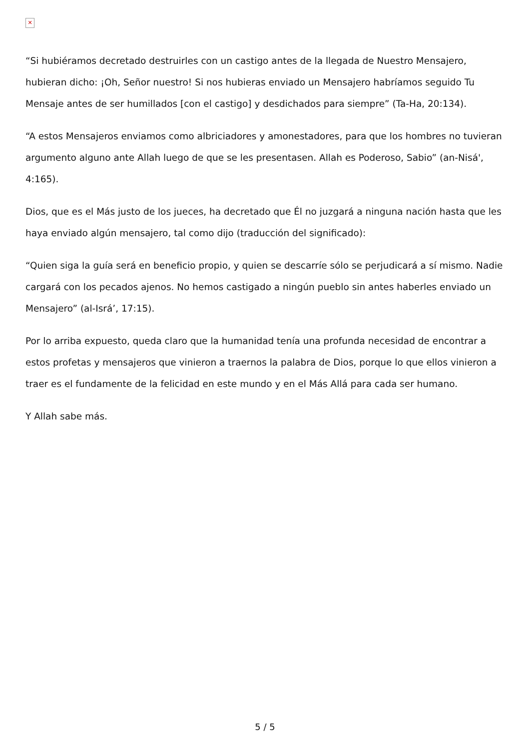✕
“Si hubiéramos decretado destruirles con un castigo antes de la llegada de Nuestro Mensajero, hubieran dicho: ¡Oh, Señor nuestro! Si nos hubieras enviado un Mensajero habríamos seguido Tu Mensaje antes de ser humillados [con el castigo] y desdichados para siempre” (Ta-Ha, 20:134).
“A estos Mensajeros enviamos como albriciadores y amonestadores, para que los hombres no tuvieran argumento alguno ante Allah luego de que se les presentasen. Allah es Poderoso, Sabio” (an-Nisá', 4:165).
Dios, que es el Más justo de los jueces, ha decretado que Él no juzgará a ninguna nación hasta que les haya enviado algún mensajero, tal como dijo (traducción del significado):
“Quien siga la guía será en beneficio propio, y quien se descarríe sólo se perjudicará a sí mismo. Nadie cargará con los pecados ajenos. No hemos castigado a ningún pueblo sin antes haberles enviado un Mensajero” (al-Isrá’, 17:15).
Por lo arriba expuesto, queda claro que la humanidad tenía una profunda necesidad de encontrar a estos profetas y mensajeros que vinieron a traernos la palabra de Dios, porque lo que ellos vinieron a traer es el fundamente de la felicidad en este mundo y en el Más Allá para cada ser humano.
Y Allah sabe más.
5 / 5